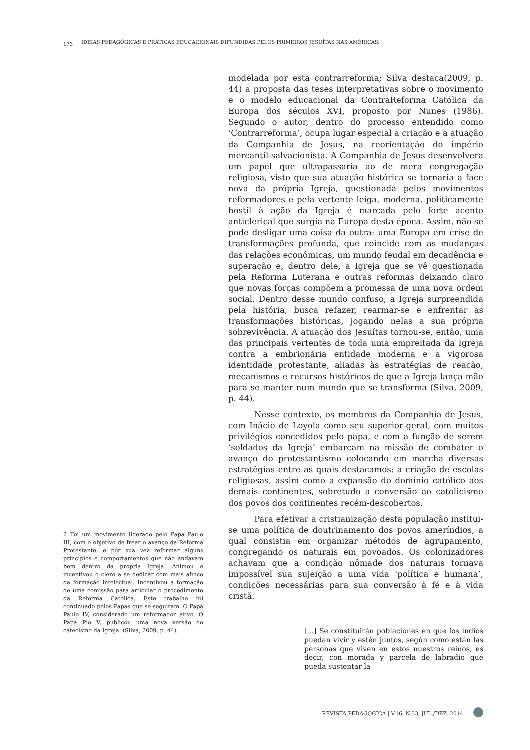173 IDEIAS PEDAGÓGICAS E PRÁTICAS EDUCACIONAIS DIFUNDIDAS PELOS PRIMEIROS JESUÍTAS NAS AMÉRICAS.
2 Foi um movimento liderado pelo Papa Paulo III, com o objetivo de frear o avanço da Reforma Protestante, e por sua vez reformar alguns princípios e comportamentos que não andavam bem dentro da própria Igreja. Animou e incentivou o clero a se dedicar com mais afinco da formação intelectual. Incentivou a formação de uma comissão para articular o procedimento da Reforma Católica. Este trabalho foi continuado pelos Papas que se seguiram. O Papa Paulo IV, considerado um reformador ativo. O Papa Pio V, publicou uma nova versão do catecismo da Igreja. (Silva, 2009, p. 44).
modelada por esta contrarreforma; Silva destaca(2009, p. 44) a proposta das teses interpretativas sobre o movimento e o modelo educacional da ContraReforma Católica da Europa dos séculos XVI, proposto por Nunes (1986). Segundo o autor, dentro do processo entendido como ‘Contrarreforma’, ocupa lugar especial a criação e a atuação da Companhia de Jesus, na reorientação do império mercantil-salvacionista. A Companhia de Jesus desenvolvera um papel que ultrapassaria ao de mera congregação religiosa, visto que sua atuação histórica se tornaria a face nova da própria Igreja, questionada pelos movimentos reformadores e pela vertente leiga, moderna, politicamente hostil à ação da Igreja é marcada pelo forte acento anticlerical que surgia na Europa desta época. Assim, não se pode desligar uma coisa da outra: uma Europa em crise de transformações profunda, que coincide com as mudanças das relações econômicas, um mundo feudal em decadência e superação e, dentro dele, a Igreja que se vê questionada pela Reforma Luterana e outras reformas deixando claro que novas forças compõem a promessa de uma nova ordem social. Dentro desse mundo confuso, a Igreja surpreendida pela história, busca refazer, rearmar-se e enfrentar as transformações históricas, jogando nelas a sua própria sobrevivência. A atuação dos Jesuítas tornou-se, então, uma das principais vertentes de toda uma empreitada da Igreja contra a embrionária entidade moderna e a vigorosa identidade protestante, aliadas às estratégias de reação, mecanismos e recursos históricos de que a Igreja lança mão para se manter num mundo que se transforma (Silva, 2009, p. 44).
Nesse contexto, os membros da Companhia de Jesus, com Inácio de Loyola como seu superior-geral, com muitos privilégios concedidos pelo papa, e com a função de serem ‘soldados da Igreja’ embarcam na missão de combater o avanço do protestantismo colocando em marcha diversas estratégias entre as quais destacamos: a criação de escolas religiosas, assim como a expansão do domínio católico aos demais continentes, sobretudo a conversão ao catolicismo dos povos dos continentes recém-descobertos.
Para efetivar a cristianização desta população institui-se uma política de doutrinamento dos povos ameríndios, a qual consistia em organizar métodos de agrupamento, congregando os naturais em povoados. Os colonizadores achavam que a condição nômade dos naturais tornava impossível sua sujeição a uma vida ‘política e humana’, condições necessárias para sua conversão à fé e à vida cristã.
[...] Se constituirán poblaciones en que los indios puedan vivir y estén juntos, según como están las personas que viven en estos nuestros reinos, es decir, con morada y parcela de labradío que pueda sustentar la
REVISTA PEDAGÓGICA | V.16, N.33, JUL./DEZ. 2014